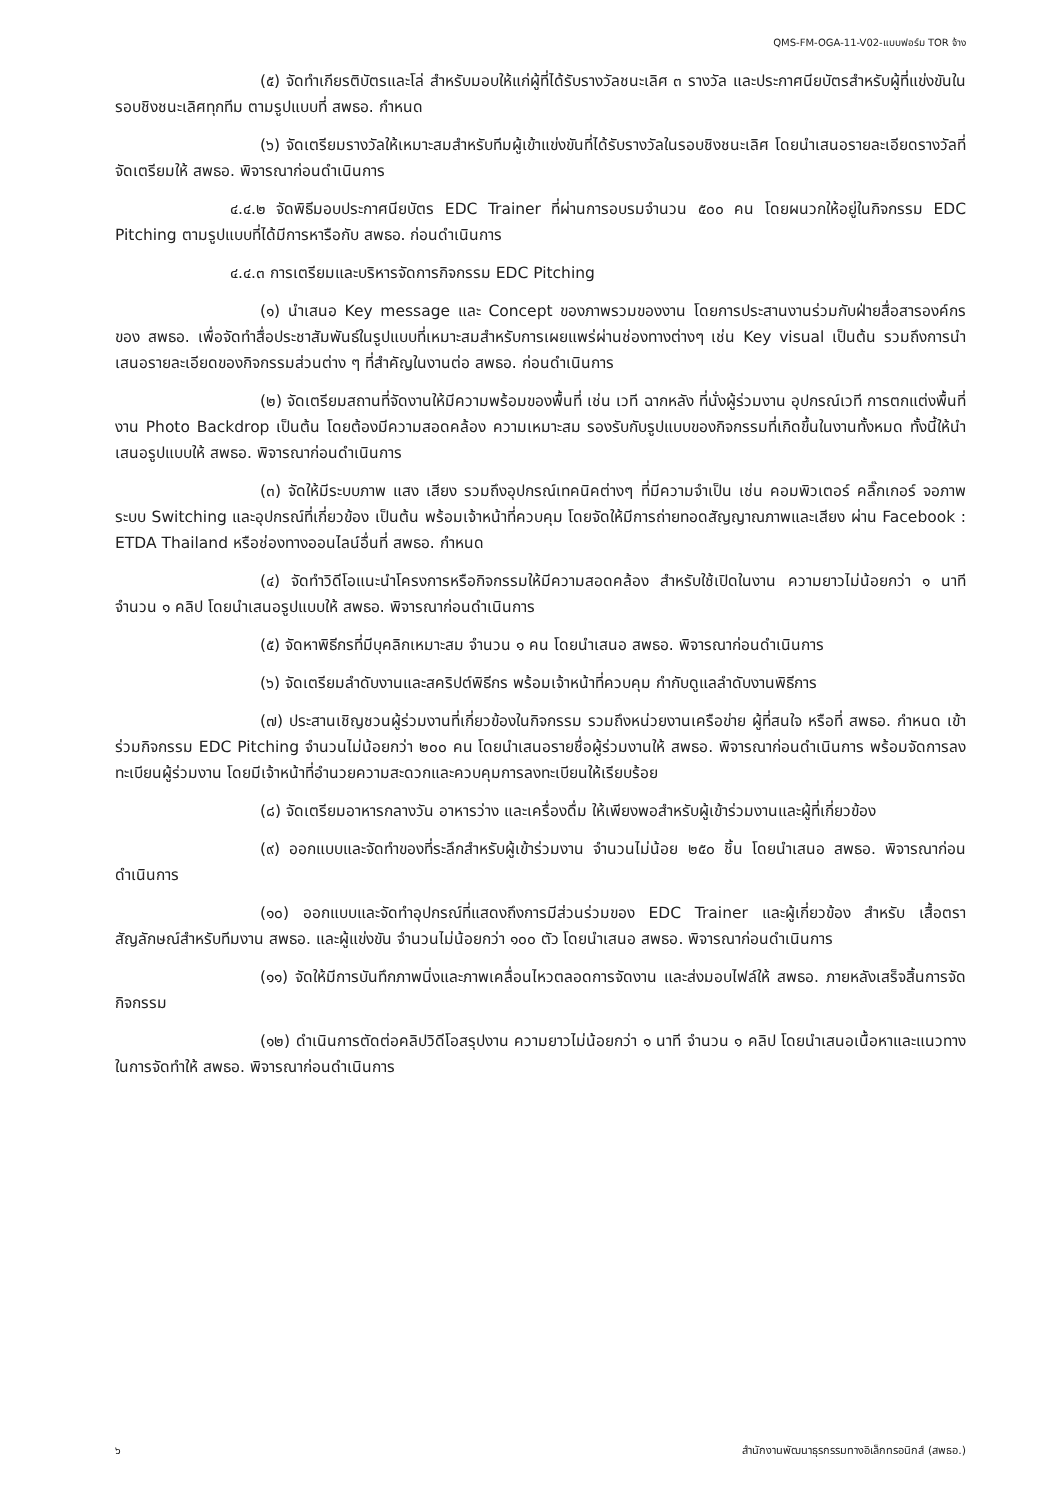QMS-FM-OGA-11-V02-แบบฟอร์ม TOR จ้าง
(๕) จัดทำเกียรติบัตรและโล่ สำหรับมอบให้แก่ผู้ที่ได้รับรางวัลชนะเลิศ ๓ รางวัล และประกาศนียบัตรสำหรับผู้ที่แข่งขันในรอบชิงชนะเลิศทุกทีม ตามรูปแบบที่ สพธอ. กำหนด
(๖) จัดเตรียมรางวัลให้เหมาะสมสำหรับทีมผู้เข้าแข่งขันที่ได้รับรางวัลในรอบชิงชนะเลิศ โดยนำเสนอรายละเอียดรางวัลที่จัดเตรียมให้ สพธอ. พิจารณาก่อนดำเนินการ
๔.๔.๒ จัดพิธีมอบประกาศนียบัตร EDC Trainer ที่ผ่านการอบรมจำนวน ๕๐๐ คน โดยผนวกให้อยู่ในกิจกรรม EDC Pitching ตามรูปแบบที่ได้มีการหารือกับ สพธอ. ก่อนดำเนินการ
๔.๔.๓ การเตรียมและบริหารจัดการกิจกรรม EDC Pitching
(๑) นำเสนอ Key message และ Concept ของภาพรวมของงาน โดยการประสานงานร่วมกับฝ่ายสื่อสารองค์กรของ สพธอ. เพื่อจัดทำสื่อประชาสัมพันธ์ในรูปแบบที่เหมาะสมสำหรับการเผยแพร่ผ่านช่องทางต่างๆ เช่น Key visual เป็นต้น รวมถึงการนำเสนอรายละเอียดของกิจกรรมส่วนต่าง ๆ ที่สำคัญในงานต่อ สพธอ. ก่อนดำเนินการ
(๒) จัดเตรียมสถานที่จัดงานให้มีความพร้อมของพื้นที่ เช่น เวที ฉากหลัง ที่นั่งผู้ร่วมงาน อุปกรณ์เวที การตกแต่งพื้นที่งาน Photo Backdrop เป็นต้น โดยต้องมีความสอดคล้อง ความเหมาะสม รองรับกับรูปแบบของกิจกรรมที่เกิดขึ้นในงานทั้งหมด ทั้งนี้ให้นำเสนอรูปแบบให้ สพธอ. พิจารณาก่อนดำเนินการ
(๓) จัดให้มีระบบภาพ แสง เสียง รวมถึงอุปกรณ์เทคนิคต่างๆ ที่มีความจำเป็น เช่น คอมพิวเตอร์ คลิ๊กเกอร์ จอภาพ ระบบ Switching และอุปกรณ์ที่เกี่ยวข้อง เป็นต้น พร้อมเจ้าหน้าที่ควบคุม โดยจัดให้มีการถ่ายทอดสัญญาณภาพและเสียง ผ่าน Facebook : ETDA Thailand หรือช่องทางออนไลน์อื่นที่ สพธอ. กำหนด
(๔) จัดทำวิดีโอแนะนำโครงการหรือกิจกรรมให้มีความสอดคล้อง สำหรับใช้เปิดในงาน ความยาวไม่น้อยกว่า ๑ นาที จำนวน ๑ คลิป โดยนำเสนอรูปแบบให้ สพธอ. พิจารณาก่อนดำเนินการ
(๕) จัดหาพิธีกรที่มีบุคลิกเหมาะสม จำนวน ๑ คน โดยนำเสนอ สพธอ. พิจารณาก่อนดำเนินการ
(๖) จัดเตรียมลำดับงานและสคริปต์พิธีกร พร้อมเจ้าหน้าที่ควบคุม กำกับดูแลลำดับงานพิธีการ
(๗) ประสานเชิญชวนผู้ร่วมงานที่เกี่ยวข้องในกิจกรรม รวมถึงหน่วยงานเครือข่าย ผู้ที่สนใจ หรือที่ สพธอ. กำหนด เข้าร่วมกิจกรรม EDC Pitching จำนวนไม่น้อยกว่า ๒๐๐ คน โดยนำเสนอรายชื่อผู้ร่วมงานให้ สพธอ. พิจารณาก่อนดำเนินการ พร้อมจัดการลงทะเบียนผู้ร่วมงาน โดยมีเจ้าหน้าที่อำนวยความสะดวกและควบคุมการลงทะเบียนให้เรียบร้อย
(๘) จัดเตรียมอาหารกลางวัน อาหารว่าง และเครื่องดื่ม ให้เพียงพอสำหรับผู้เข้าร่วมงานและผู้ที่เกี่ยวข้อง
(๙) ออกแบบและจัดทำของที่ระลึกสำหรับผู้เข้าร่วมงาน จำนวนไม่น้อย ๒๕๐ ชิ้น โดยนำเสนอ สพธอ. พิจารณาก่อนดำเนินการ
(๑๐) ออกแบบและจัดทำอุปกรณ์ที่แสดงถึงการมีส่วนร่วมของ EDC Trainer และผู้เกี่ยวข้อง สำหรับ เสื้อตราสัญลักษณ์สำหรับทีมงาน สพธอ. และผู้แข่งขัน จำนวนไม่น้อยกว่า ๑๐๐ ตัว โดยนำเสนอ สพธอ. พิจารณาก่อนดำเนินการ
(๑๑) จัดให้มีการบันทึกภาพนิ่งและภาพเคลื่อนไหวตลอดการจัดงาน และส่งมอบไฟล์ให้ สพธอ. ภายหลังเสร็จสิ้นการจัดกิจกรรม
(๑๒) ดำเนินการตัดต่อคลิปวิดีโอสรุปงาน ความยาวไม่น้อยกว่า ๑ นาที จำนวน ๑ คลิป โดยนำเสนอเนื้อหาและแนวทางในการจัดทำให้ สพธอ. พิจารณาก่อนดำเนินการ
๖ สำนักงานพัฒนาธุรกรรมทางอิเล็กทรอนิกส์ (สพธอ.)